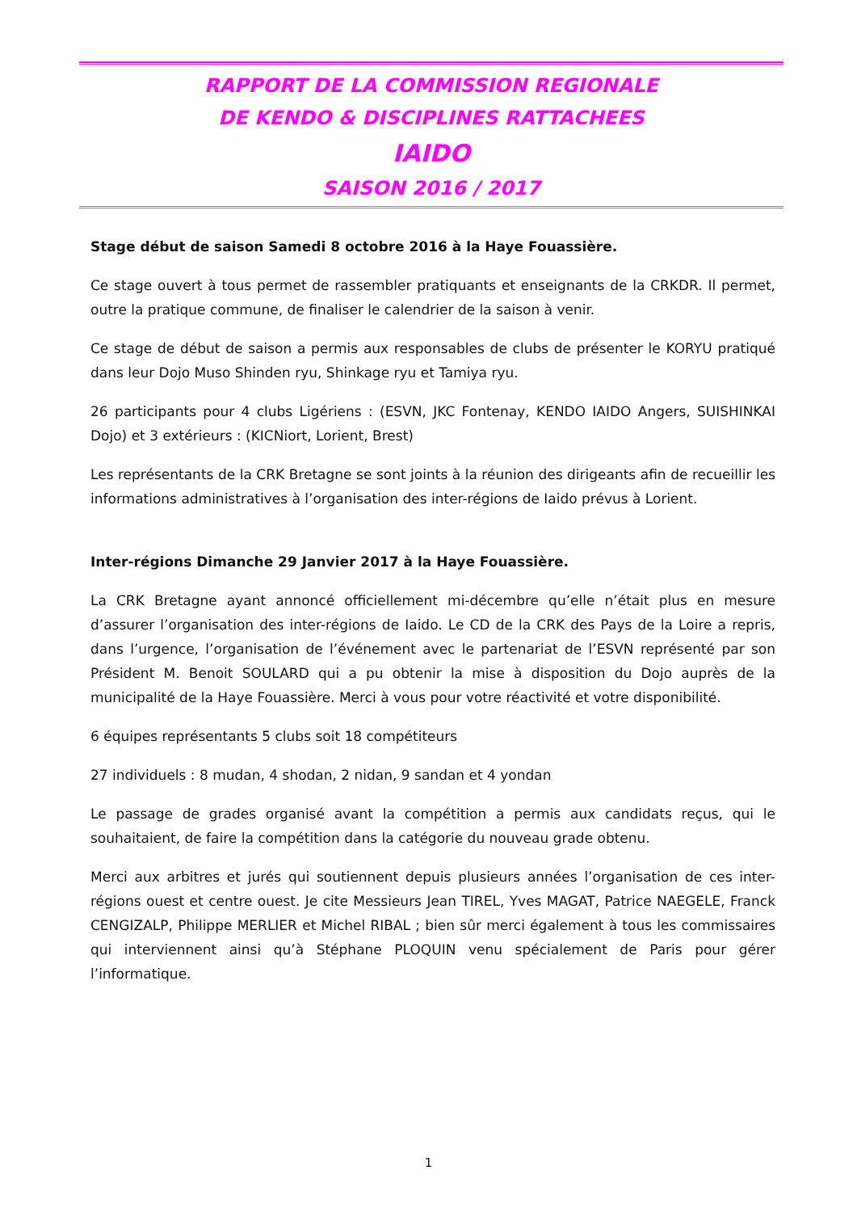RAPPORT DE LA COMMISSION REGIONALE
DE KENDO & DISCIPLINES RATTACHEES
IAIDO
SAISON 2016 / 2017
Stage début de saison Samedi 8 octobre 2016 à la Haye Fouassière.
Ce stage ouvert à tous permet de rassembler pratiquants et enseignants de la CRKDR. Il permet, outre la pratique commune, de finaliser le calendrier de la saison à venir.
Ce stage de début de saison a permis aux responsables de clubs de présenter le KORYU pratiqué dans leur Dojo Muso Shinden ryu, Shinkage ryu et Tamiya ryu.
26 participants pour 4 clubs Ligériens : (ESVN, JKC Fontenay, KENDO IAIDO Angers, SUISHINKAI Dojo) et 3 extérieurs : (KICNiort, Lorient, Brest)
Les représentants de la CRK Bretagne se sont joints à la réunion des dirigeants afin de recueillir les informations administratives à l’organisation des inter-régions de Iaido prévus à Lorient.
Inter-régions Dimanche 29 Janvier 2017 à la Haye Fouassière.
La CRK Bretagne ayant annoncé officiellement mi-décembre qu’elle n’était plus en mesure d’assurer l’organisation des inter-régions de Iaido. Le CD de la CRK des Pays de la Loire a repris, dans l’urgence, l’organisation de l’événement avec le partenariat de l’ESVN représenté par son Président M. Benoit SOULARD qui a pu obtenir la mise à disposition du Dojo auprès de la municipalité de la Haye Fouassière. Merci à vous pour votre réactivité et votre disponibilité.
6 équipes représentants 5 clubs soit 18 compétiteurs
27 individuels : 8 mudan, 4 shodan, 2 nidan, 9 sandan et 4 yondan
Le passage de grades organisé avant la compétition a permis aux candidats reçus, qui le souhaitaient, de faire la compétition dans la catégorie du nouveau grade obtenu.
Merci aux arbitres et jurés qui soutiennent depuis plusieurs années l’organisation de ces inter-régions ouest et centre ouest. Je cite Messieurs Jean TIREL, Yves MAGAT, Patrice NAEGELE, Franck CENGIZALP, Philippe MERLIER et Michel RIBAL ; bien sûr merci également à tous les commissaires qui interviennent ainsi qu’à Stéphane PLOQUIN venu spécialement de Paris pour gérer l’informatique.
1